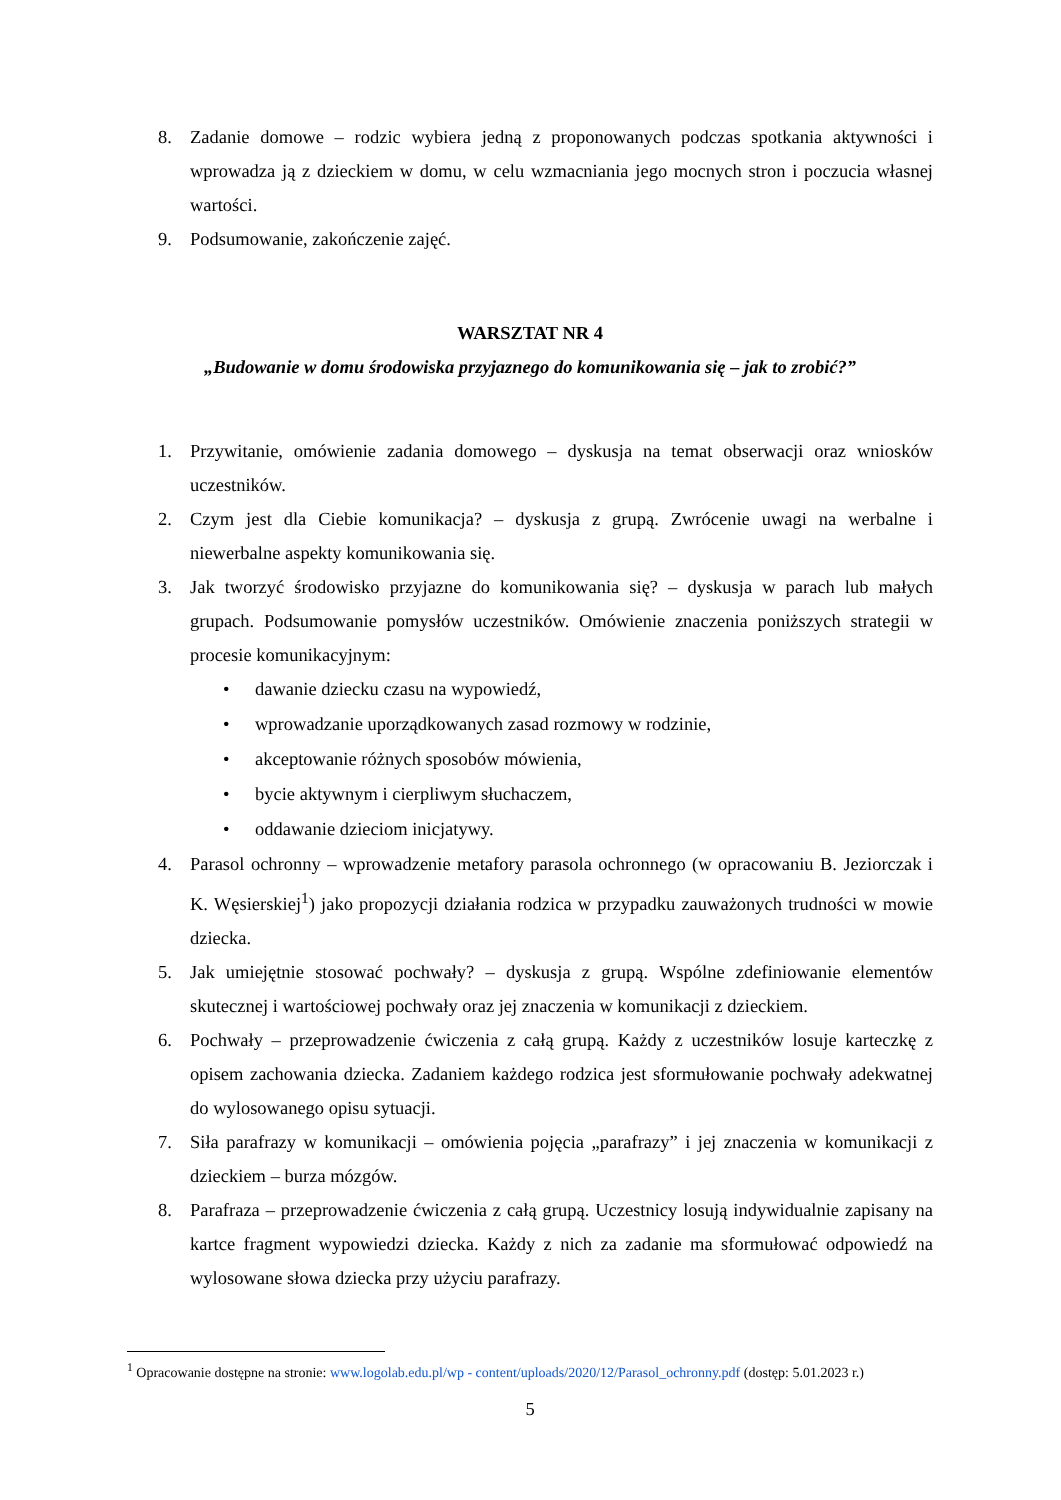8. Zadanie domowe – rodzic wybiera jedną z proponowanych podczas spotkania aktywności i wprowadza ją z dzieckiem w domu, w celu wzmacniania jego mocnych stron i poczucia własnej wartości.
9. Podsumowanie, zakończenie zajęć.
WARSZTAT NR 4
„Budowanie w domu środowiska przyjaznego do komunikowania się – jak to zrobić?”
1. Przywitanie, omówienie zadania domowego – dyskusja na temat obserwacji oraz wniosków uczestników.
2. Czym jest dla Ciebie komunikacja? – dyskusja z grupą. Zwrócenie uwagi na werbalne i niewerbalne aspekty komunikowania się.
3. Jak tworzyć środowisko przyjazne do komunikowania się? – dyskusja w parach lub małych grupach. Podsumowanie pomysłów uczestników. Omówienie znaczenia poniższych strategii w procesie komunikacyjnym:
• dawanie dziecku czasu na wypowiedź,
• wprowadzanie uporządkowanych zasad rozmowy w rodzinie,
• akceptowanie różnych sposobów mówienia,
• bycie aktywnym i cierpliwym słuchaczem,
• oddawanie dzieciom inicjatywy.
4. Parasol ochronny – wprowadzenie metafory parasola ochronnego (w opracowaniu B. Jeziorczak i K. Węsierskiej<sup>1</sup>) jako propozycji działania rodzica w przypadku zauważonych trudności w mowie dziecka.
5. Jak umiejętnie stosować pochwały? – dyskusja z grupą. Wspólne zdefiniowanie elementów skutecznej i wartościowej pochwały oraz jej znaczenia w komunikacji z dzieckiem.
6. Pochwały – przeprowadzenie ćwiczenia z całą grupą. Każdy z uczestników losuje karteczkę z opisem zachowania dziecka. Zadaniem każdego rodzica jest sformułowanie pochwały adekwatnej do wylosowanego opisu sytuacji.
7. Siła parafrazy w komunikacji – omówienia pojęcia „parafrazy” i jej znaczenia w komunikacji z dzieckiem – burza mózgów.
8. Parafraza – przeprowadzenie ćwiczenia z całą grupą. Uczestnicy losują indywidualnie zapisany na kartce fragment wypowiedzi dziecka. Każdy z nich za zadanie ma sformułować odpowiedź na wylosowane słowa dziecka przy użyciu parafrazy.
<sup>1</sup> Opracowanie dostępne na stronie: www.logolab.edu.pl/wp - content/uploads/2020/12/Parasol_ochronny.pdf (dostęp: 5.01.2023 r.)
5